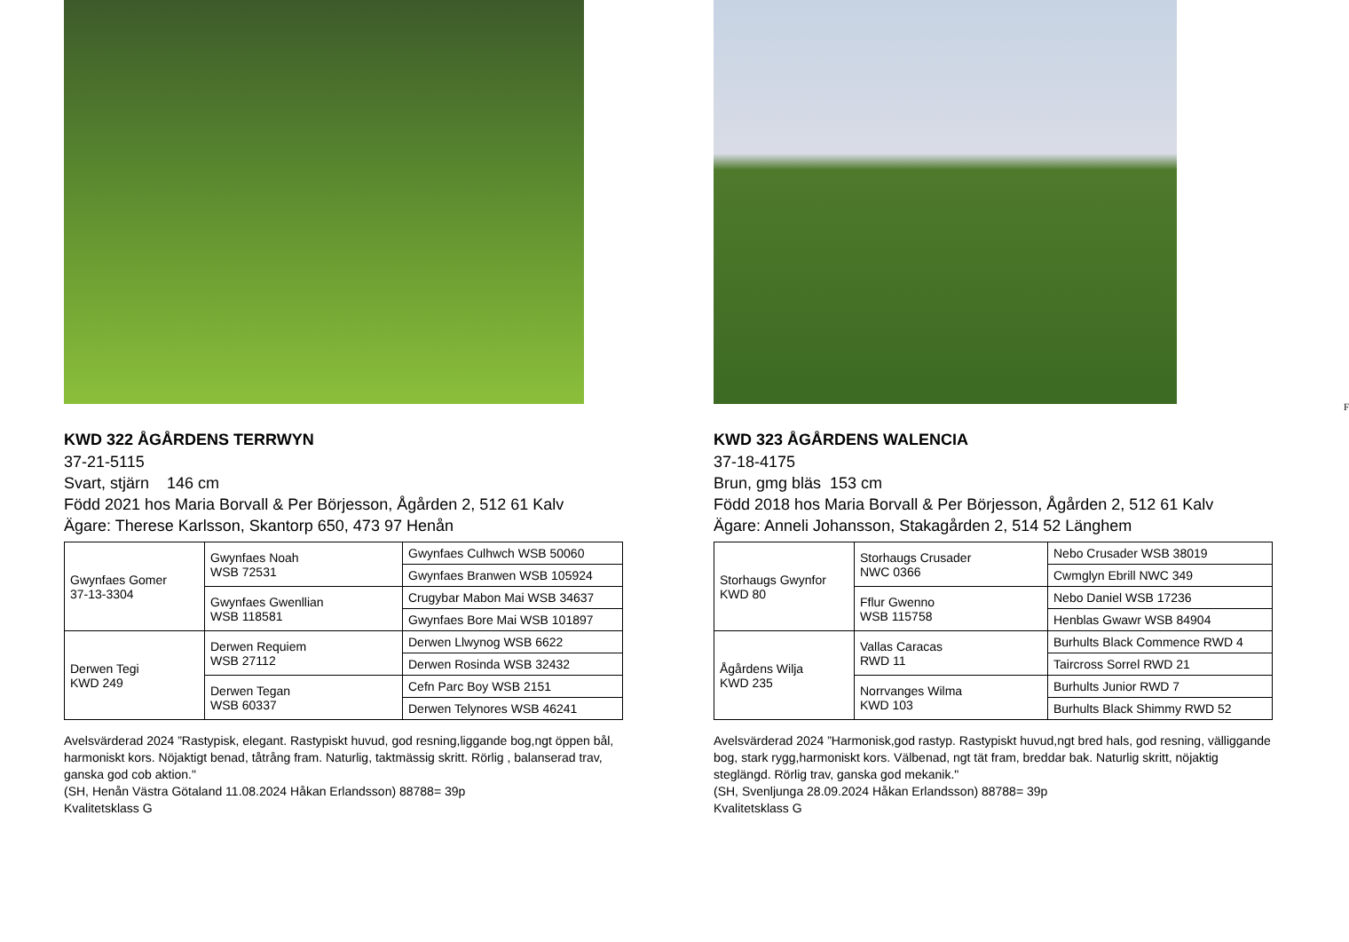KWD 322 ÅGÅRDENS TERRWYN
37-21-5115
Svart, stjärn 146 cm
Född 2021 hos Maria Borvall & Per Börjesson, Ågården 2, 512 61 Kalv
Ägare: Therese Karlsson, Skantorp 650, 473 97 Henån
| Gwynfaes Gomer 37-13-3304 | Gwynfaes Noah WSB 72531 | Gwynfaes Culhwch WSB 50060 |
| | | Gwynfaes Branwen WSB 105924 |
| | Gwynfaes Gwenllian WSB 118581 | Crugybar Mabon Mai WSB 34637 |
| | | Gwynfaes Bore Mai WSB 101897 |
| Derwen Tegi KWD 249 | Derwen Requiem WSB 27112 | Derwen Llwynog WSB 6622 |
| | | Derwen Rosinda WSB 32432 |
| | Derwen Tegan WSB 60337 | Cefn Parc Boy WSB 2151 |
| | | Derwen Telynores WSB 46241 |
Avelsvärderad 2024 ”Rastypisk, elegant. Rastypiskt huvud, god resning,liggande bog,ngt öppen bål, harmoniskt kors. Nöjaktigt benad, tåtrång fram. Naturlig, taktmässig skritt. Rörlig , balanserad trav, ganska god cob aktion."
(SH, Henån Västra Götaland 11.08.2024 Håkan Erlandsson) 88788= 39p
Kvalitetsklass G
F
KWD 323 ÅGÅRDENS WALENCIA
37-18-4175
Brun, gmg bläs 153 cm
Född 2018 hos Maria Borvall & Per Börjesson, Ågården 2, 512 61 Kalv
Ägare: Anneli Johansson, Stakagården 2, 514 52 Länghem
| Storhaugs Gwynfor KWD 80 | Storhaugs Crusader NWC 0366 | Nebo Crusader WSB 38019 |
| | | Cwmglyn Ebrill NWC 349 |
| | Fflur Gwenno WSB 115758 | Nebo Daniel WSB 17236 |
| | | Henblas Gwawr WSB 84904 |
| Ågårdens Wilja KWD 235 | Vallas Caracas RWD 11 | Burhults Black Commence RWD 4 |
| | | Taircross Sorrel RWD 21 |
| | Norrvanges Wilma KWD 103 | Burhults Junior RWD 7 |
| | | Burhults Black Shimmy RWD 52 |
Avelsvärderad 2024 ”Harmonisk,god rastyp. Rastypiskt huvud,ngt bred hals, god resning, välliggande bog, stark rygg,harmoniskt kors. Välbenad, ngt tät fram, breddar bak. Naturlig skritt, nöjaktig steglängd. Rörlig trav, ganska god mekanik."
(SH, Svenljunga 28.09.2024 Håkan Erlandsson) 88788= 39p
Kvalitetsklass G